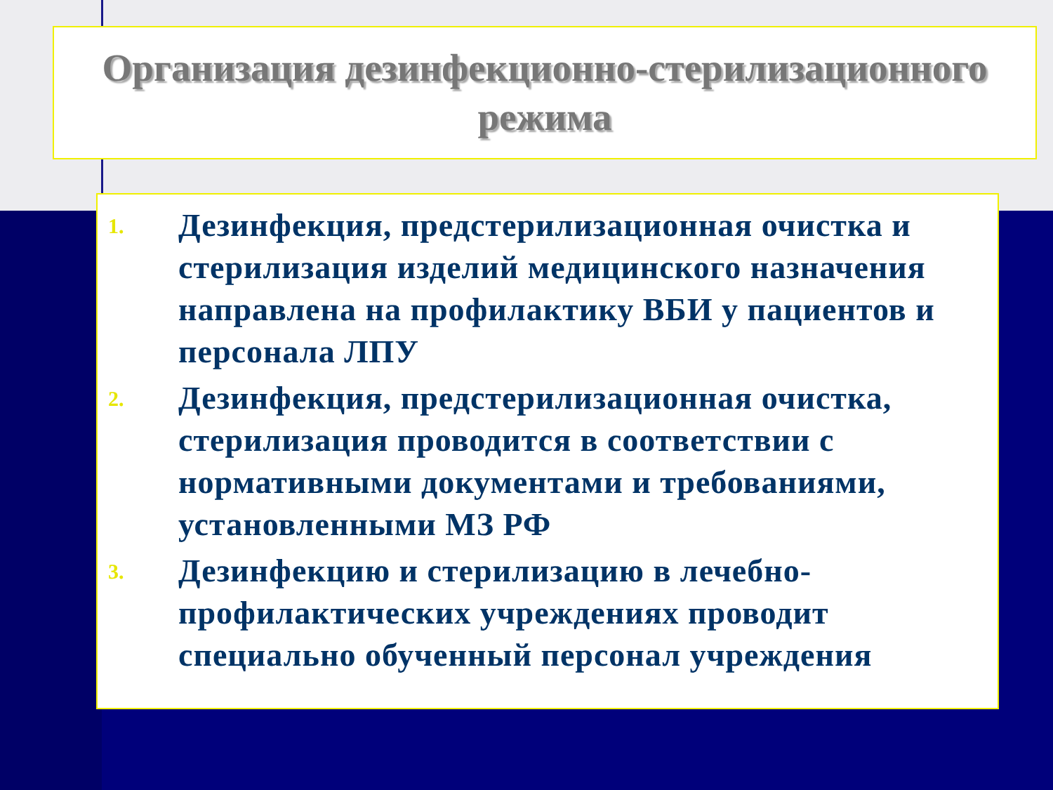Организация дезинфекционно-стерилизационного режима
1.
Дезинфекция, предстерилизационная очистка и стерилизация изделий медицинского назначения направлена на профилактику ВБИ у пациентов и персонала ЛПУ
2.
Дезинфекция, предстерилизационная очистка, стерилизация проводится в соответствии с нормативными документами и требованиями, установленными МЗ РФ
3.
Дезинфекцию и стерилизацию в лечебно-профилактических учреждениях проводит специально обученный персонал учреждения